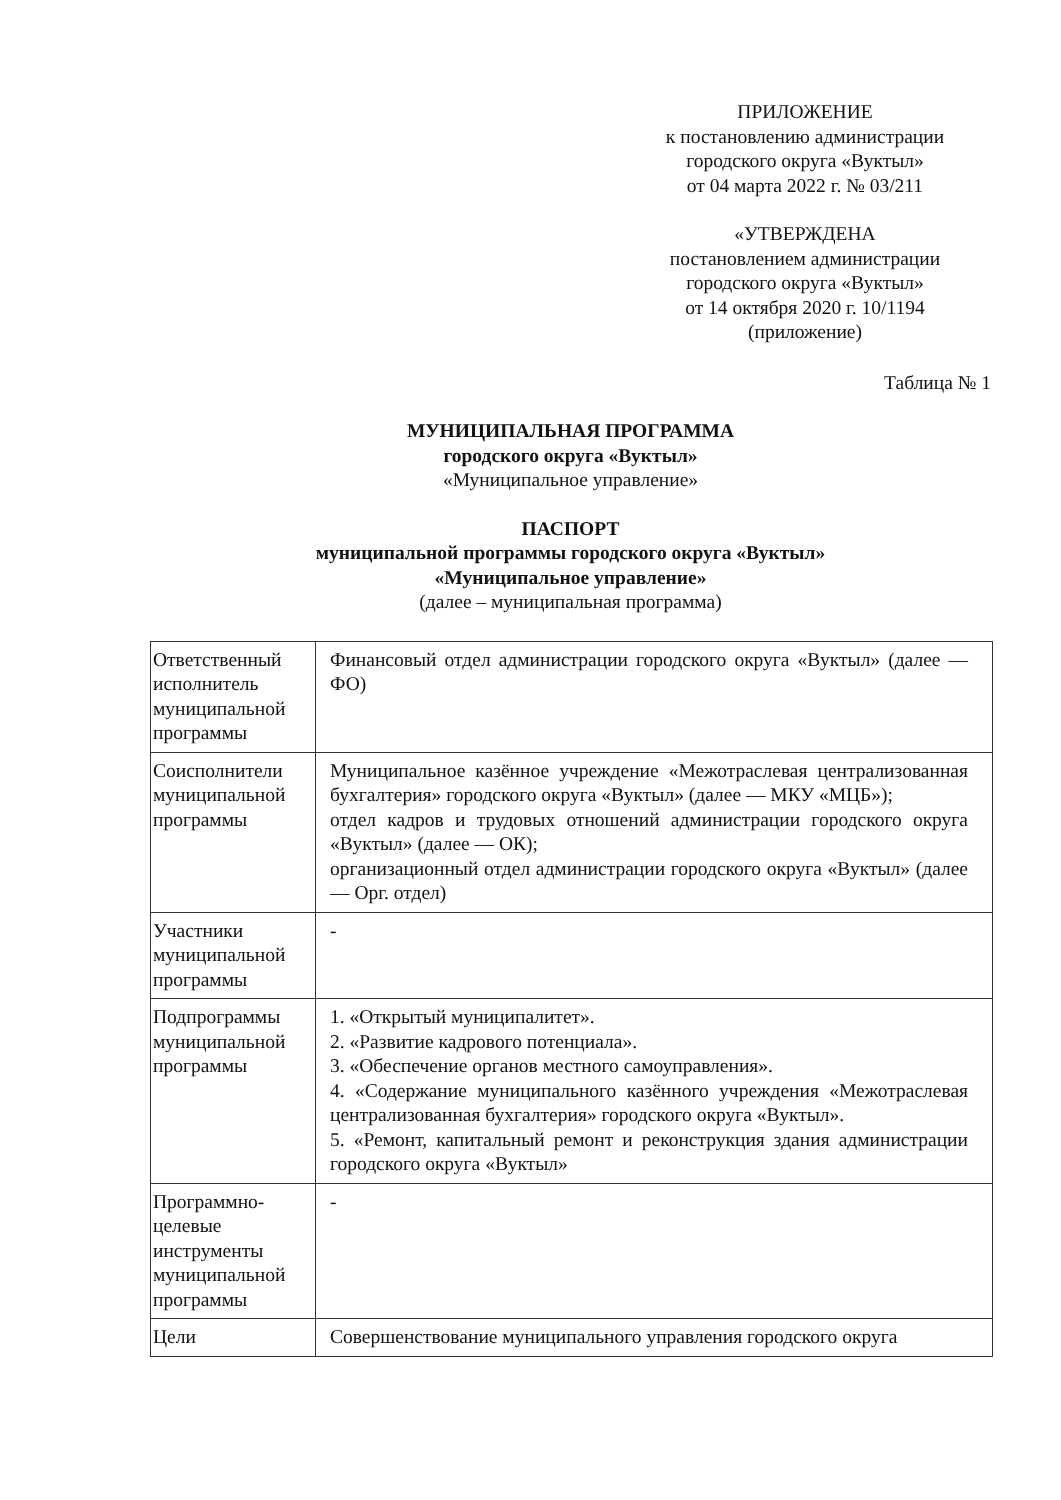ПРИЛОЖЕНИЕ
к постановлению администрации
городского округа «Вуктыл»
от 04 марта 2022 г. № 03/211
«УТВЕРЖДЕНА
постановлением администрации
городского округа «Вуктыл»
от 14 октября 2020 г. 10/1194
(приложение)
Таблица № 1
МУНИЦИПАЛЬНАЯ ПРОГРАММА
городского округа «Вуктыл»
«Муниципальное управление»
ПАСПОРТ
муниципальной программы городского округа «Вуктыл»
«Муниципальное управление»
(далее – муниципальная программа)
| Ответственный исполнитель муниципальной программы | Финансовый отдел администрации городского округа «Вуктыл» (далее — ФО) |
| Соисполнители муниципальной программы | Муниципальное казённое учреждение «Межотраслевая централизованная бухгалтерия» городского округа «Вуктыл» (далее — МКУ «МЦБ»); отдел кадров и трудовых отношений администрации городского округа «Вуктыл» (далее — ОК); организационный отдел администрации городского округа «Вуктыл» (далее — Орг. отдел) |
| Участники муниципальной программы | - |
| Подпрограммы муниципальной программы | 1. «Открытый муниципалитет». 2. «Развитие кадрового потенциала». 3. «Обеспечение органов местного самоуправления». 4. «Содержание муниципального казённого учреждения «Межотраслевая централизованная бухгалтерия» городского округа «Вуктыл». 5. «Ремонт, капитальный ремонт и реконструкция здания администрации городского округа «Вуктыл» |
| Программно-целевые инструменты муниципальной программы | - |
| Цели | Совершенствование муниципального управления городского округа |